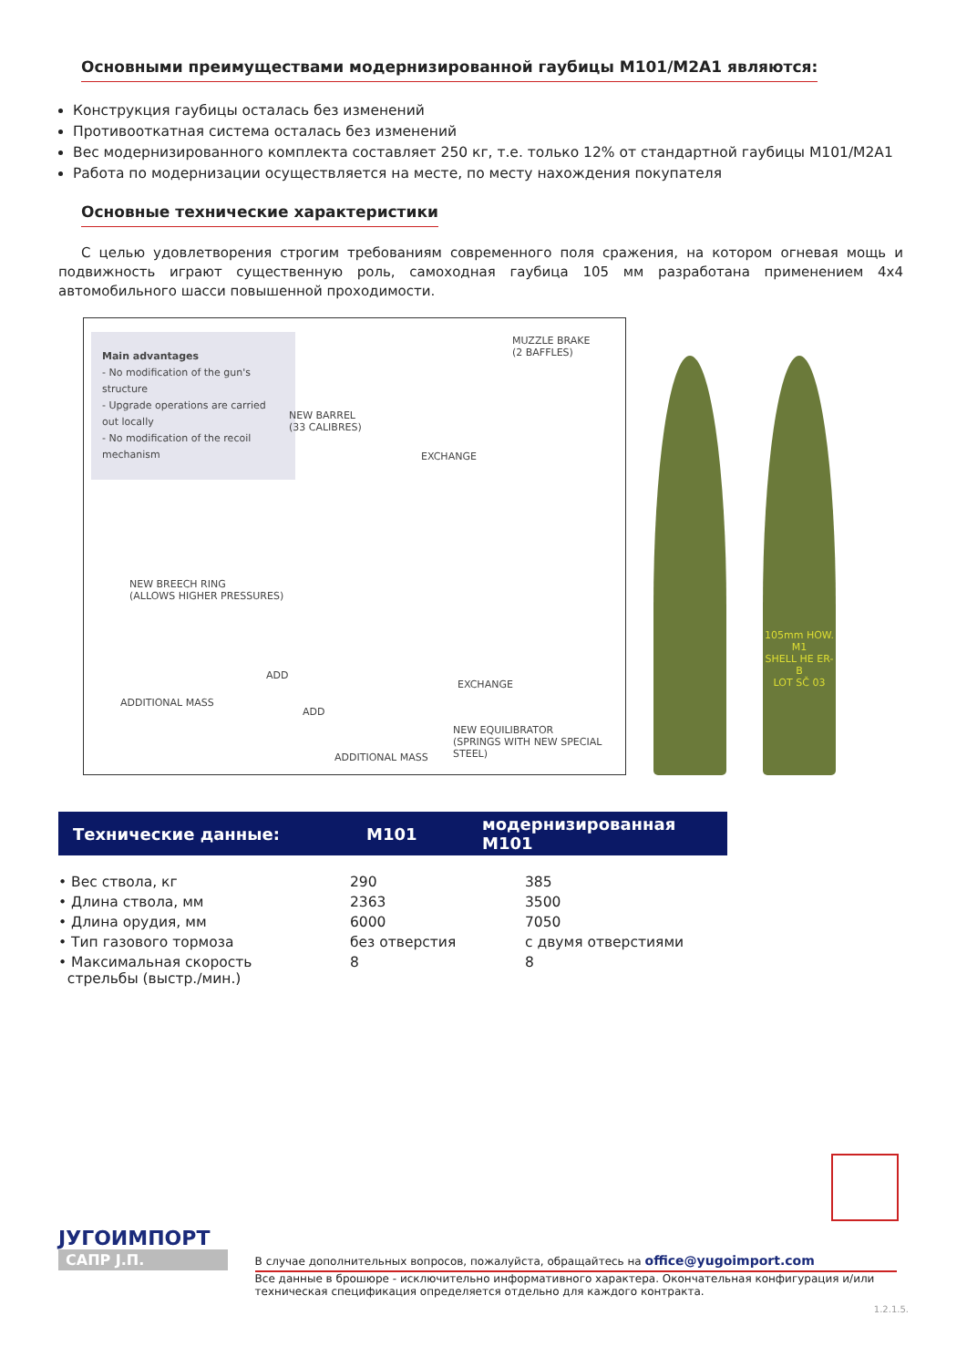Основными преимуществами модернизированной гаубицы М101/М2А1 являются:
Конструкция гаубицы осталась без изменений
Противооткатная система осталась без изменений
Вес модернизированного комплекта составляет 250 кг, т.е. только 12% от стандартной гаубицы М101/М2А1
Работа по модернизации осуществляется на месте, по месту нахождения покупателя
Основные технические характеристики
С целью удовлетворения строгим требованиям современного поля сражения, на котором огневая мощь и подвижность играют существенную роль, самоходная гаубица 105 мм разработана применением 4x4 автомобильного шасси повышенной проходимости.
Main advantages
- No modification of the gun's structure
- Upgrade operations are carried out locally
- No modification of the recoil mechanism
MUZZLE BRAKE
(2 BAFFLES)
NEW BARREL
(33 CALIBRES)
EXCHANGE
NEW BREECH RING
(ALLOWS HIGHER PRESSURES)
ADD
ADDITIONAL MASS
EXCHANGE
ADD
NEW EQUILIBRATOR
(SPRINGS WITH NEW SPECIAL STEEL)
ADDITIONAL MASS
105mm HOW. M1
SHELL HE ER-B
LOT SČ 03
| Технические данные: | M101 | модернизированная M101 |
| • Вес ствола, кг | 290 | 385 |
| • Длина ствола, мм | 2363 | 3500 |
| • Длина орудия, мм | 6000 | 7050 |
| • Тип газового тормоза | без отверстия | с двумя отверстиями |
| • Максимальная скорость стрельбы (выстр./мин.) | 8 | 8 |
ЈУГОИМПОРТ
САПР Ј.П.
В случае дополнительных вопросов, пожалуйста, обращайтесь на office@yugoimport.com
Все данные в брошюре - исключительно информативного характера. Окончательная конфигурация и/или техническая спецификация определяется отдельно для каждого контракта.
1.2.1.5.